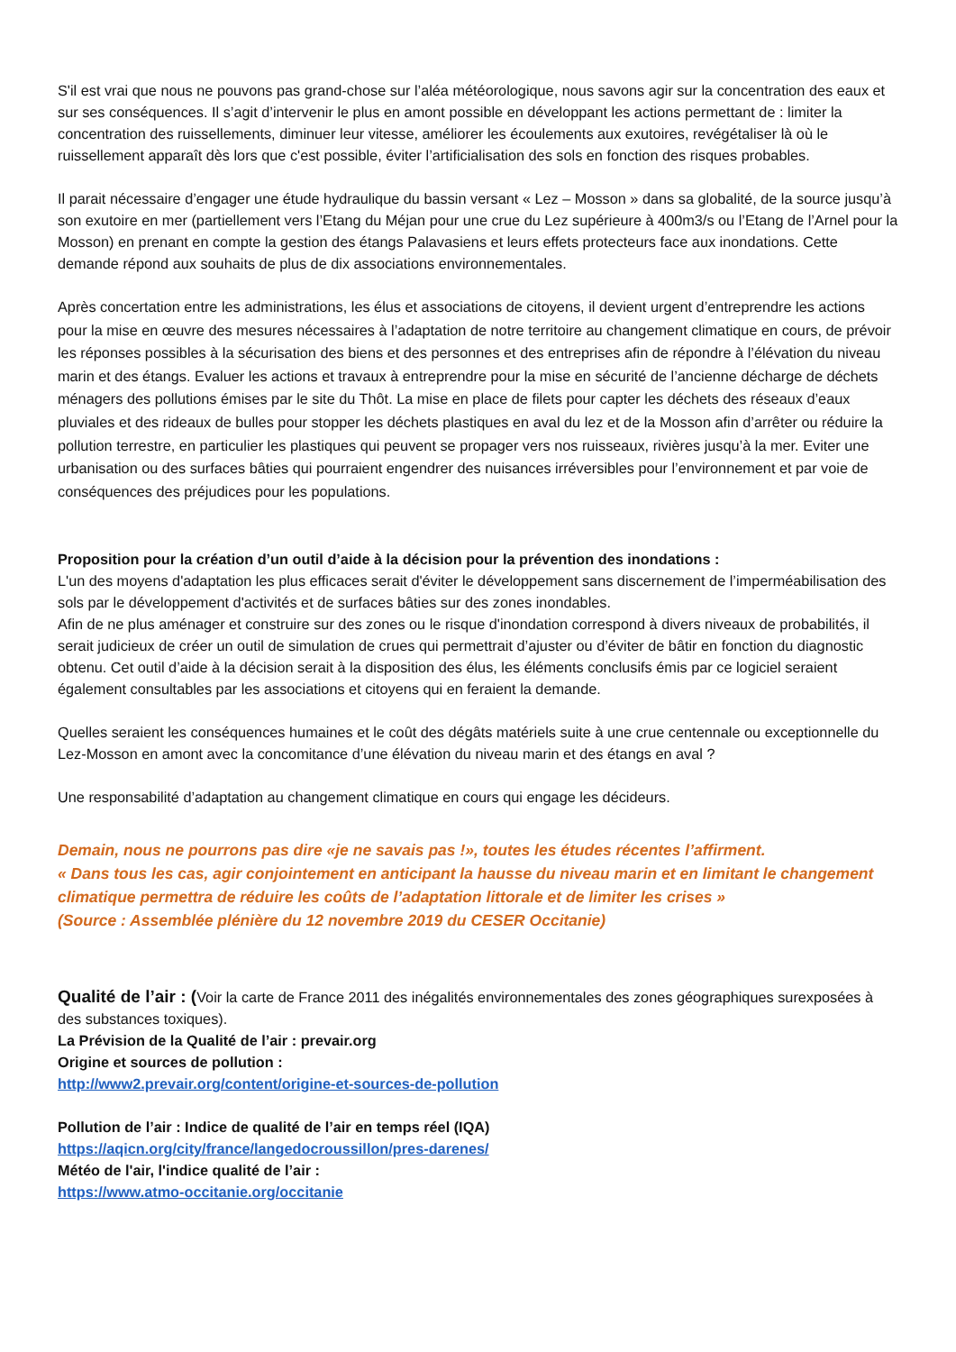S'il est vrai que nous ne pouvons pas grand-chose sur l’aléa météorologique, nous savons agir sur la concentration des eaux et sur ses conséquences. Il s’agit d’intervenir le plus en amont possible en développant les actions permettant de : limiter la concentration des ruissellements, diminuer leur vitesse, améliorer les écoulements aux exutoires, revégétaliser là où le ruissellement apparaît dès lors que c'est possible, éviter l’artificialisation des sols en fonction des risques probables.
Il parait nécessaire d’engager une étude hydraulique du bassin versant « Lez – Mosson » dans sa globalité, de la source jusqu’à son exutoire en mer (partiellement vers l’Etang du Méjan pour une crue du Lez supérieure à 400m3/s ou l’Etang de l’Arnel pour la Mosson) en prenant en compte la gestion des étangs Palavasiens et leurs effets protecteurs face aux inondations. Cette demande répond aux souhaits de plus de dix associations environnementales.
Après concertation entre les administrations, les élus et associations de citoyens, il devient urgent d’entreprendre les actions pour la mise en œuvre des mesures nécessaires à l’adaptation de notre territoire au changement climatique en cours, de prévoir les réponses possibles à la sécurisation des biens et des personnes et des entreprises afin de répondre à l’élévation du niveau marin et des étangs. Evaluer les actions et travaux à entreprendre pour la mise en sécurité de l’ancienne décharge de déchets ménagers des pollutions émises par le site du Thôt. La mise en place de filets pour capter les déchets des réseaux d’eaux pluviales et des rideaux de bulles pour stopper les déchets plastiques en aval du lez et de la Mosson afin d’arrêter ou réduire la pollution terrestre, en particulier les plastiques qui peuvent se propager vers nos ruisseaux, rivières jusqu’à la mer. Eviter une urbanisation ou des surfaces bâties qui pourraient engendrer des nuisances irréversibles pour l’environnement et par voie de conséquences des préjudices pour les populations.
Proposition pour la création d’un outil d’aide à la décision pour la prévention des inondations :
L'un des moyens d'adaptation les plus efficaces serait d'éviter le développement sans discernement de l’imperméabilisation des sols par le développement d'activités et de surfaces bâties sur des zones inondables.
Afin de ne plus aménager et construire sur des zones ou le risque d'inondation correspond à divers niveaux de probabilités, il serait judicieux de créer un outil de simulation de crues qui permettrait d’ajuster ou d’éviter de bâtir en fonction du diagnostic obtenu. Cet outil d’aide à la décision serait à la disposition des élus, les éléments conclusifs émis par ce logiciel seraient également consultables par les associations et citoyens qui en feraient la demande.
Quelles seraient les conséquences humaines et le coût des dégâts matériels suite à une crue centennale ou exceptionnelle du Lez-Mosson en amont avec la concomitance d’une élévation du niveau marin et des étangs en aval ?
Une responsabilité d’adaptation au changement climatique en cours qui engage les décideurs.
Demain, nous ne pourrons pas dire «je ne savais pas !», toutes les études récentes l’affirment.
« Dans tous les cas, agir conjointement en anticipant la hausse du niveau marin et en limitant le changement climatique permettra de réduire les coûts de l’adaptation littorale et de limiter les crises »
(Source : Assemblée plénière du 12 novembre 2019 du CESER Occitanie)
Qualité de l’air : (Voir la carte de France 2011 des inégalités environnementales des zones géographiques surexposées à des substances toxiques).
La Prévision de la Qualité de l’air : prevair.org
Origine et sources de pollution :
http://www2.prevair.org/content/origine-et-sources-de-pollution
Pollution de l’air : Indice de qualité de l’air en temps réel (IQA)
https://aqicn.org/city/france/langedocroussillon/pres-darenes/
Météo de l'air, l'indice qualité de l’air :
https://www.atmo-occitanie.org/occitanie